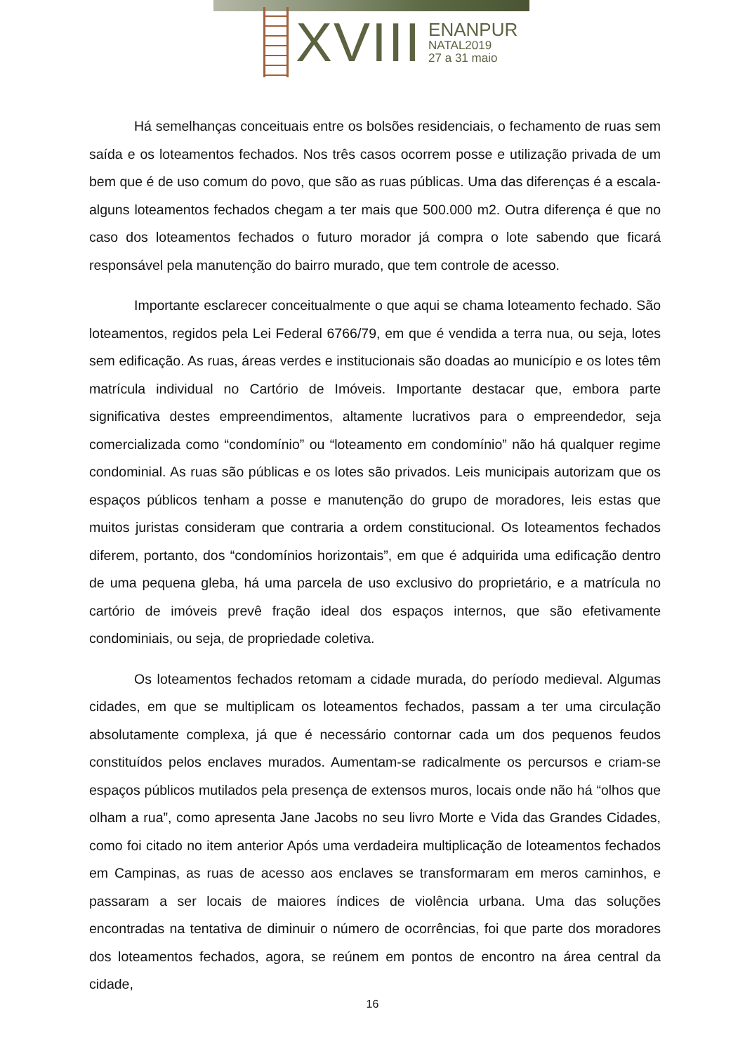XVIII
ENANPUR
NATAL2019
27 a 31 maio
Há semelhanças conceituais entre os bolsões residenciais, o fechamento de ruas sem saída e os loteamentos fechados. Nos três casos ocorrem posse e utilização privada de um bem que é de uso comum do povo, que são as ruas públicas. Uma das diferenças é a escala-alguns loteamentos fechados chegam a ter mais que 500.000 m2. Outra diferença é que no caso dos loteamentos fechados o futuro morador já compra o lote sabendo que ficará responsável pela manutenção do bairro murado, que tem controle de acesso.
Importante esclarecer conceitualmente o que aqui se chama loteamento fechado. São loteamentos, regidos pela Lei Federal 6766/79, em que é vendida a terra nua, ou seja, lotes sem edificação. As ruas, áreas verdes e institucionais são doadas ao município e os lotes têm matrícula individual no Cartório de Imóveis. Importante destacar que, embora parte significativa destes empreendimentos, altamente lucrativos para o empreendedor, seja comercializada como “condomínio” ou “loteamento em condomínio” não há qualquer regime condominial. As ruas são públicas e os lotes são privados. Leis municipais autorizam que os espaços públicos tenham a posse e manutenção do grupo de moradores, leis estas que muitos juristas consideram que contraria a ordem constitucional. Os loteamentos fechados diferem, portanto, dos “condomínios horizontais”, em que é adquirida uma edificação dentro de uma pequena gleba, há uma parcela de uso exclusivo do proprietário, e a matrícula no cartório de imóveis prevê fração ideal dos espaços internos, que são efetivamente condominiais, ou seja, de propriedade coletiva.
Os loteamentos fechados retomam a cidade murada, do período medieval. Algumas cidades, em que se multiplicam os loteamentos fechados, passam a ter uma circulação absolutamente complexa, já que é necessário contornar cada um dos pequenos feudos constituídos pelos enclaves murados. Aumentam-se radicalmente os percursos e criam-se espaços públicos mutilados pela presença de extensos muros, locais onde não há “olhos que olham a rua”, como apresenta Jane Jacobs no seu livro Morte e Vida das Grandes Cidades, como foi citado no item anterior Após uma verdadeira multiplicação de loteamentos fechados em Campinas, as ruas de acesso aos enclaves se transformaram em meros caminhos, e passaram a ser locais de maiores índices de violência urbana. Uma das soluções encontradas na tentativa de diminuir o número de ocorrências, foi que parte dos moradores dos loteamentos fechados, agora, se reúnem em pontos de encontro na área central da cidade,
16